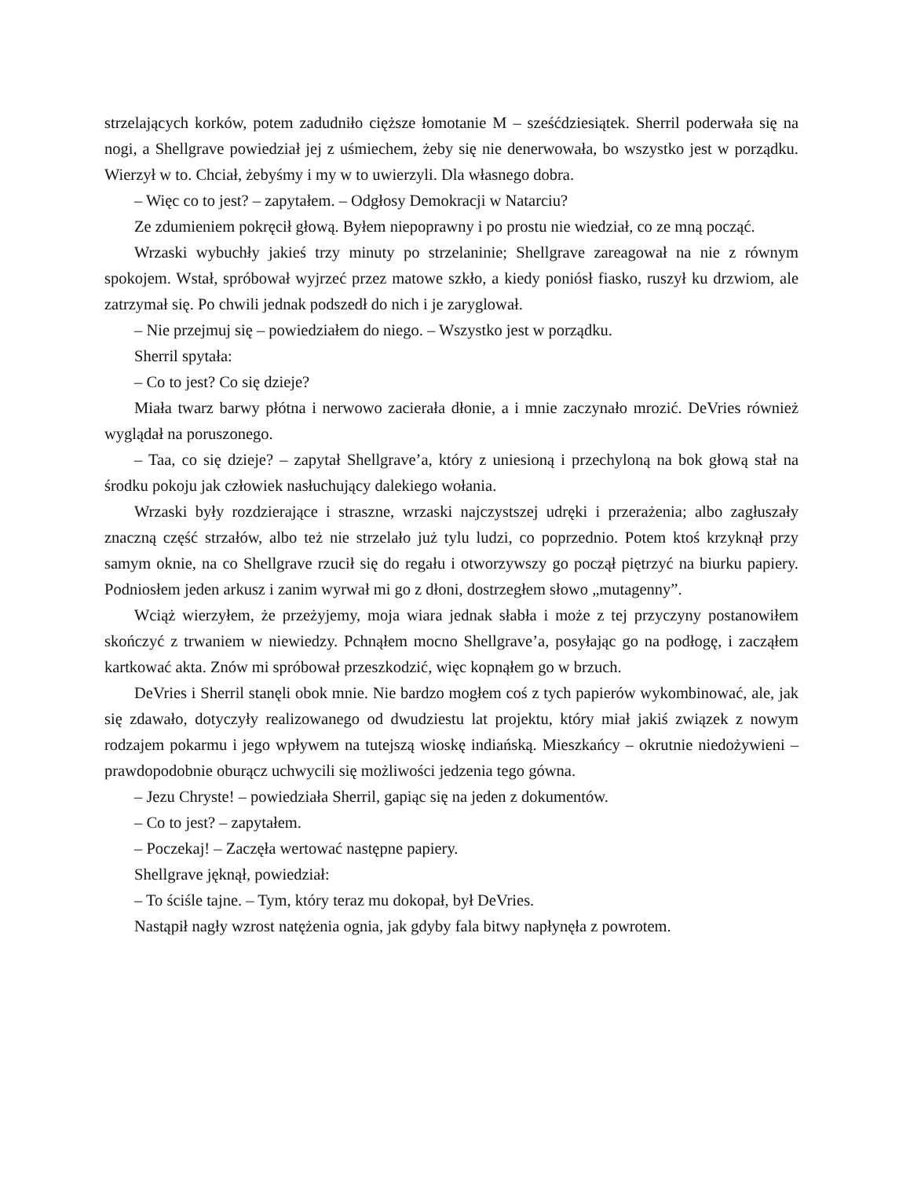strzelających korków, potem zadudniło cięższe łomotanie M – sześćdziesiątek. Sherril poderwała się na nogi, a Shellgrave powiedział jej z uśmiechem, żeby się nie denerwowała, bo wszystko jest w porządku. Wierzył w to. Chciał, żebyśmy i my w to uwierzyli. Dla własnego dobra.
– Więc co to jest? – zapytałem. – Odgłosy Demokracji w Natarciu?
Ze zdumieniem pokręcił głową. Byłem niepoprawny i po prostu nie wiedział, co ze mną począć.
Wrzaski wybuchły jakieś trzy minuty po strzelaninie; Shellgrave zareagował na nie z równym spokojem. Wstał, spróbował wyjrzeć przez matowe szkło, a kiedy poniósł fiasko, ruszył ku drzwiom, ale zatrzymał się. Po chwili jednak podszedł do nich i je zaryglował.
– Nie przejmuj się – powiedziałem do niego. – Wszystko jest w porządku.
Sherril spytała:
– Co to jest? Co się dzieje?
Miała twarz barwy płótna i nerwowo zacierała dłonie, a i mnie zaczynało mrozić. DeVries również wyglądał na poruszonego.
– Taa, co się dzieje? – zapytał Shellgrave’a, który z uniesioną i przechyloną na bok głową stał na środku pokoju jak człowiek nasłuchujący dalekiego wołania.
Wrzaski były rozdzierające i straszne, wrzaski najczystszej udręki i przerażenia; albo zagłuszały znaczną część strzałów, albo też nie strzelało już tylu ludzi, co poprzednio. Potem ktoś krzyknął przy samym oknie, na co Shellgrave rzucił się do regału i otworzywszy go począł piętrzyć na biurku papiery. Podniosłem jeden arkusz i zanim wyrwał mi go z dłoni, dostrzegłem słowo „mutagenny”.
Wciąż wierzyłem, że przeżyjemy, moja wiara jednak słabła i może z tej przyczyny postanowiłem skończyć z trwaniem w niewiedzy. Pchnąłem mocno Shellgrave’a, posyłając go na podłogę, i zacząłem kartkować akta. Znów mi spróbował przeszkodzić, więc kopnąłem go w brzuch.
DeVries i Sherril stanęli obok mnie. Nie bardzo mogłem coś z tych papierów wykombinować, ale, jak się zdawało, dotyczyły realizowanego od dwudziestu lat projektu, który miał jakiś związek z nowym rodzajem pokarmu i jego wpływem na tutejszą wioskę indiańską. Mieszkańcy – okrutnie niedożywieni – prawdopodobnie oburącz uchwycili się możliwości jedzenia tego gówna.
– Jezu Chryste! – powiedziała Sherril, gapiąc się na jeden z dokumentów.
– Co to jest? – zapytałem.
– Poczekaj! – Zaczęła wertować następne papiery.
Shellgrave jęknął, powiedział:
– To ściśle tajne. – Tym, który teraz mu dokopał, był DeVries.
Nastąpił nagły wzrost natężenia ognia, jak gdyby fala bitwy napłynęła z powrotem.